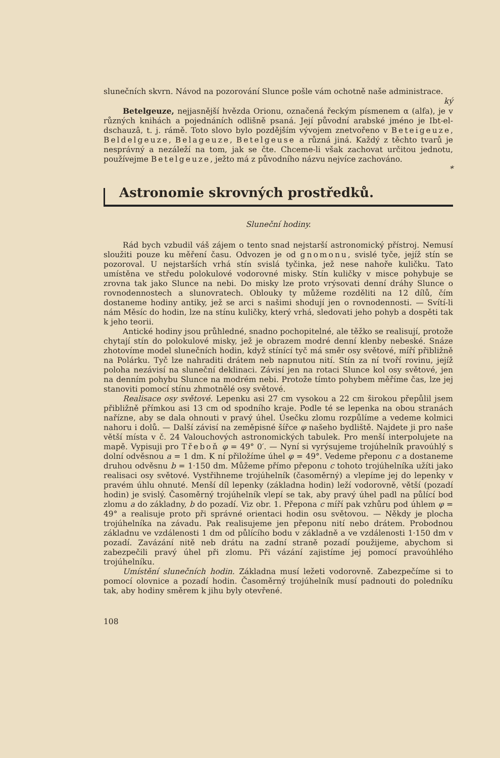slunečních skvrn. Návod na pozorování Slunce pošle vám ochotně naše administrace.
ký
Betelgeuze, nejjasnější hvězda Orionu, označená řeckým písmenem α (alfa), je v různých knihách a pojednáních odlišně psaná. Její původní arabské jméno je Ibt-el-dschauzâ, t. j. rámě. Toto slovo bylo pozdějším vývojem znetvořeno v Beteigeuze, Beldelgeuze, Belageuze, Betelgeuse a různá jiná. Každý z těchto tvarů je nesprávný a nezáleží na tom, jak se čte. Chceme-li však zachovat určitou jednotu, používejme Betelgeuze, ježto má z původního názvu nejvíce zachováno.
*
Astronomie skrovných prostředků.
Sluneční hodiny.
Rád bych vzbudil váš zájem o tento snad nejstarší astronomický přístroj. Nemusí sloužiti pouze ku měření času. Odvozen je od gnomonu, svislé tyče, jejíž stín se pozoroval. U nejstarších vrhá stín svislá tyčinka, jež nese nahoře kuličku. Tato umístěna ve středu polokulové vodorovné misky. Stín kuličky v misce pohybuje se zrovna tak jako Slunce na nebi. Do misky lze proto vrýsovati denní dráhy Slunce o rovnodennostech a slunovratech. Oblouky ty můžeme rozděliti na 12 dílů, čím dostaneme hodiny antiky, jež se arci s našimi shodují jen o rovnodennosti. — Svítí-li nám Měsíc do hodin, lze na stínu kuličky, který vrhá, sledovati jeho pohyb a dospěti tak k jeho teorii.
Antické hodiny jsou průhledné, snadno pochopitelné, ale těžko se realisují, protože chytají stín do polokulové misky, jež je obrazem modré denní klenby nebeské. Snáze zhotovíme model slunečních hodin, když stínící tyč má směr osy světové, míří přibližně na Polárku. Tyč lze nahraditi drátem neb napnutou nití. Stín za ní tvoří rovinu, jejíž poloha nezávisí na sluneční deklinaci. Závisí jen na rotaci Slunce kol osy světové, jen na denním pohybu Slunce na modrém nebi. Protože tímto pohybem měříme čas, lze jej stanoviti pomocí stínu zhmotnělé osy světové.
Realisace osy světové. Lepenku asi 27 cm vysokou a 22 cm širokou přepůlil jsem přibližně přímkou asi 13 cm od spodního kraje. Podle té se lepenka na obou stranách nařízne, aby se dala ohnouti v pravý úhel. Úsečku zlomu rozpůlíme a vedeme kolmici nahoru i dolů. — Další závisí na zeměpisné šířce φ našeho bydliště. Najdete ji pro naše větší místa v č. 24 Valouchových astronomických tabulek. Pro menší interpolujete na mapě. Vypisuji pro Třeboň φ = 49° 0′. — Nyní si vyrýsujeme trojúhelník pravoúhlý s dolní odvěsnou a = 1 dm. K ní přiložíme úhel φ = 49°. Vedeme přeponu c a dostaneme druhou odvěsnu b = 1·150 dm. Můžeme přímo přeponu c tohoto trojúhelníka užíti jako realisaci osy světové. Vystřihneme trojúhelník (časoměrný) a vlepíme jej do lepenky v pravém úhlu ohnuté. Menší díl lepenky (základna hodin) leží vodorovně, větší (pozadí hodin) je svislý. Časoměrný trojúhelník vlepí se tak, aby pravý úhel padl na půlící bod zlomu a do základny, b do pozadí. Viz obr. 1. Přepona c míří pak vzhůru pod úhlem φ = 49° a realisuje proto při správné orientaci hodin osu světovou. — Někdy je plocha trojúhelníka na závadu. Pak realisujeme jen přeponu nití nebo drátem. Probodnou základnu ve vzdálenosti 1 dm od půlícího bodu v základně a ve vzdálenosti 1·150 dm v pozadí. Zavázání nitě neb drátu na zadní straně pozadí použijeme, abychom si zabezpečili pravý úhel při zlomu. Při vázání zajistíme jej pomocí pravoúhlého trojúhelníku.
Umístění slunečních hodin. Základna musí ležeti vodorovně. Zabezpečíme si to pomocí olovnice a pozadí hodin. Časoměrný trojúhelník musí padnouti do poledníku tak, aby hodiny směrem k jihu byly otevřené.
108